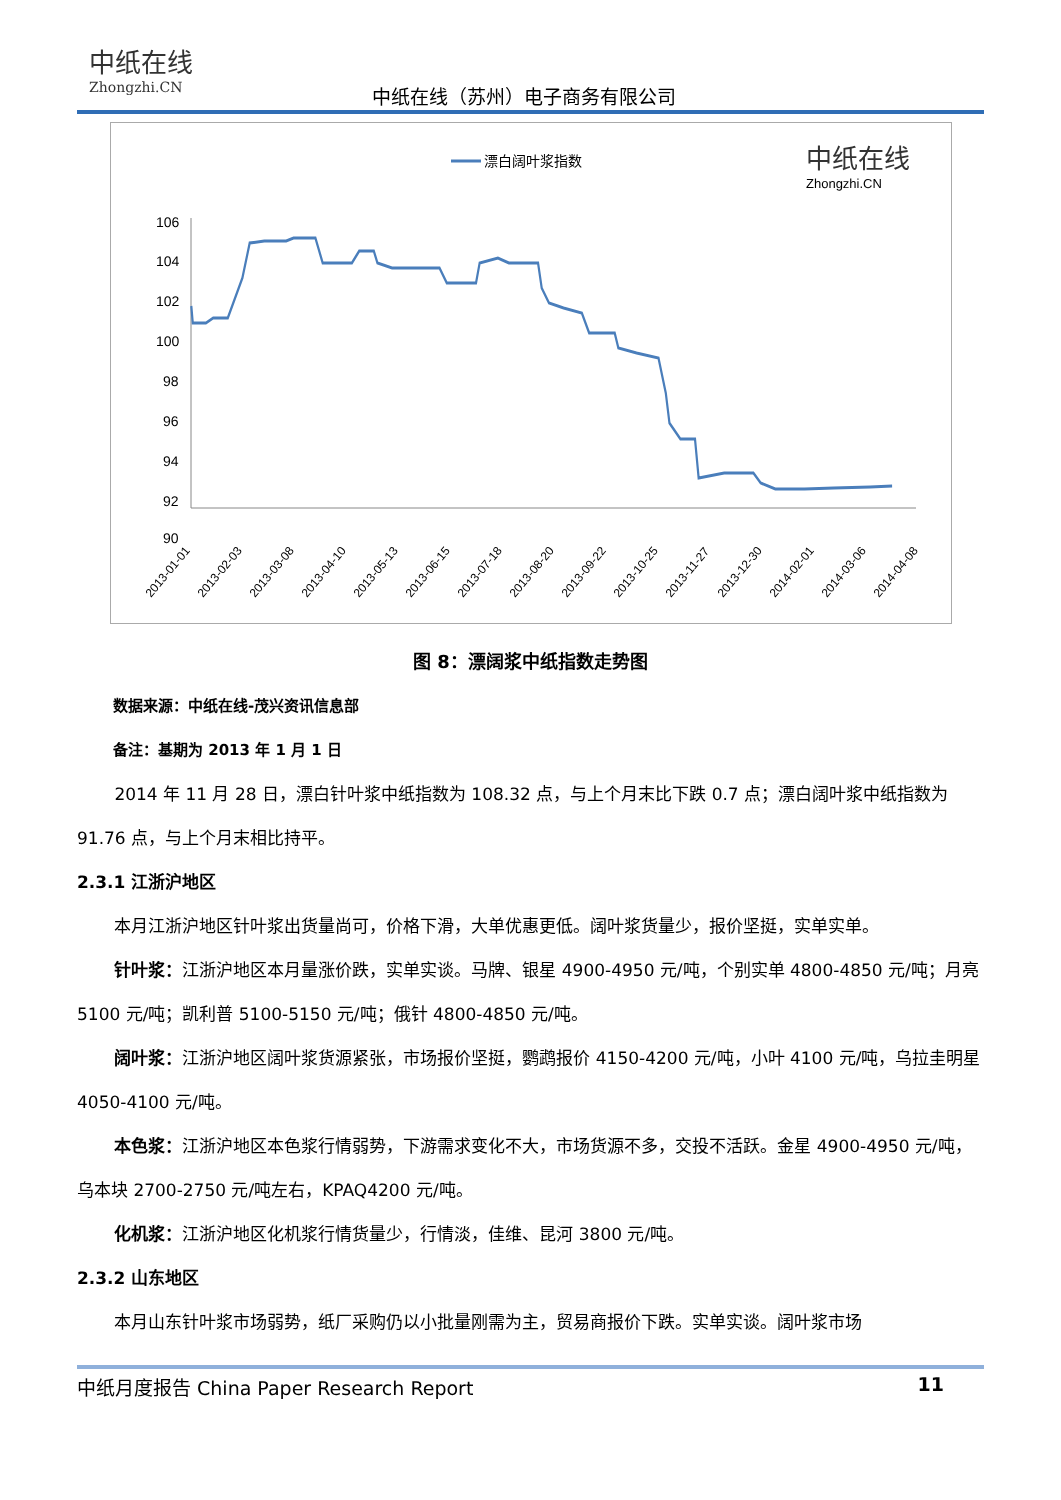中纸在线
Zhongzhi.CN
中纸在线（苏州）电子商务有限公司
漂白阔叶浆指数
中纸在线
Zhongzhi.CN
106
104
102
100
98
96
94
92
90
2013-01-01
2013-02-03
2013-03-08
2013-04-10
2013-05-13
2013-06-15
2013-07-18
2013-08-20
2013-09-22
2013-10-25
2013-11-27
2013-12-30
2014-02-01
2014-03-06
2014-04-08
图 8：漂阔浆中纸指数走势图
数据来源：中纸在线-茂兴资讯信息部
备注：基期为 2013 年 1 月 1 日
2014 年 11 月 28 日，漂白针叶浆中纸指数为 108.32 点，与上个月末比下跌 0.7 点；漂白阔叶浆中纸指数为 91.76 点，与上个月末相比持平。
2.3.1 江浙沪地区
本月江浙沪地区针叶浆出货量尚可，价格下滑，大单优惠更低。阔叶浆货量少，报价坚挺，实单实单。
针叶浆：江浙沪地区本月量涨价跌，实单实谈。马牌、银星 4900-4950 元/吨，个别实单 4800-4850 元/吨；月亮 5100 元/吨；凯利普 5100-5150 元/吨；俄针 4800-4850 元/吨。
阔叶浆：江浙沪地区阔叶浆货源紧张，市场报价坚挺，鹦鹉报价 4150-4200 元/吨，小叶 4100 元/吨，乌拉圭明星 4050-4100 元/吨。
本色浆：江浙沪地区本色浆行情弱势，下游需求变化不大，市场货源不多，交投不活跃。金星 4900-4950 元/吨，乌本块 2700-2750 元/吨左右，KPAQ4200 元/吨。
化机浆：江浙沪地区化机浆行情货量少，行情淡，佳维、昆河 3800 元/吨。
2.3.2 山东地区
本月山东针叶浆市场弱势，纸厂采购仍以小批量刚需为主，贸易商报价下跌。实单实谈。阔叶浆市场
中纸月度报告 China Paper Research Report 11